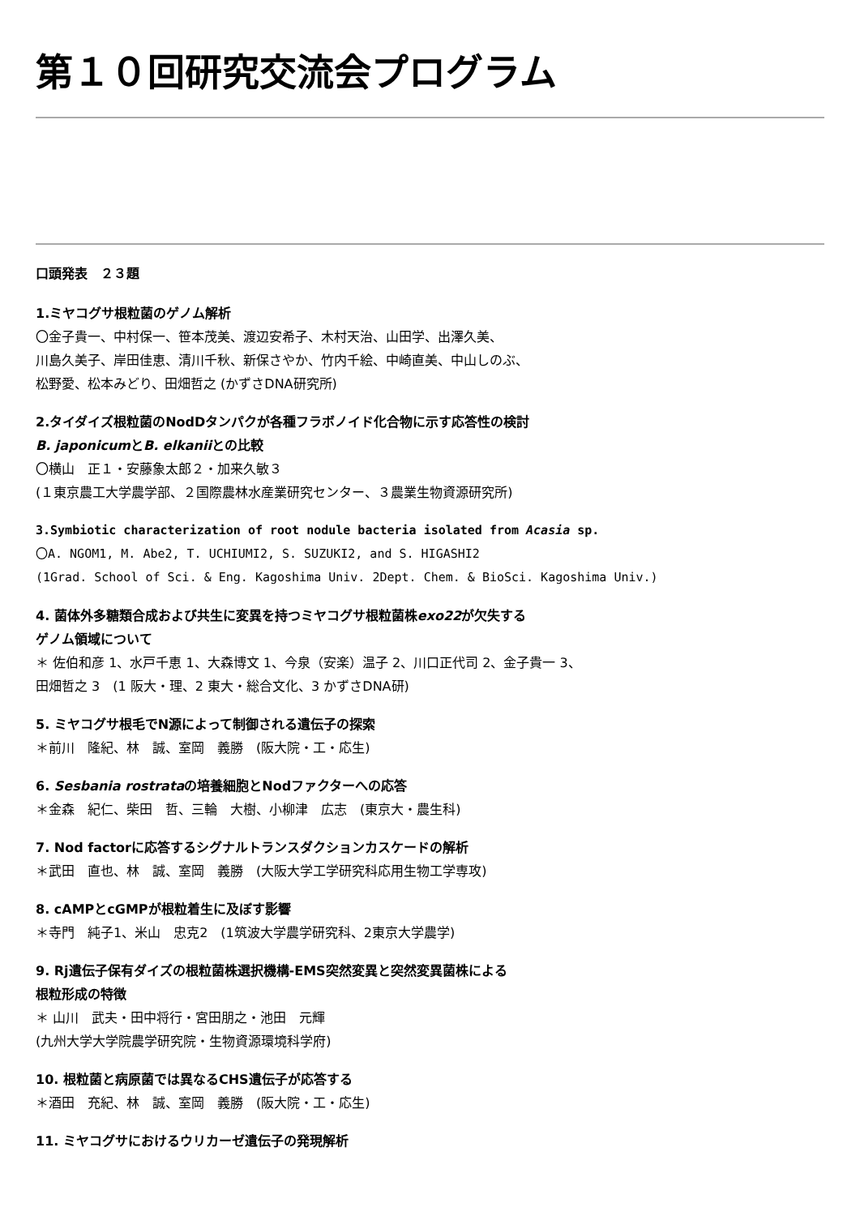第１０回研究交流会プログラム
口頭発表　２３題
1.ミヤコグサ根粒菌のゲノム解析
〇金子貴一、中村保一、笹本茂美、渡辺安希子、木村天治、山田学、出澤久美、
川島久美子、岸田佳恵、清川千秋、新保さやか、竹内千絵、中崎直美、中山しのぶ、
松野愛、松本みどり、田畑哲之 (かずさDNA研究所)
2.タイダイズ根粒菌のNodDタンパクが各種フラボノイド化合物に示す応答性の検討
B. japonicumとB. elkaniiとの比較
〇横山　正１・安藤象太郎２・加来久敏３
(１東京農工大学農学部、２国際農林水産業研究センター、３農業生物資源研究所)
3.Symbiotic characterization of root nodule bacteria isolated from Acasia sp.
〇A. NGOM1, M. Abe2, T. UCHIUMI2, S. SUZUKI2, and S. HIGASHI2
(1Grad. School of Sci. & Eng. Kagoshima Univ. 2Dept. Chem. & BioSci. Kagoshima Univ.)
4. 菌体外多糖類合成および共生に変異を持つミヤコグサ根粒菌株exo22が欠失する
ゲノム領域について
＊ 佐伯和彦 1、水戸千恵 1、大森博文 1、今泉（安楽）温子 2、川口正代司 2、金子貴一 3、
田畑哲之 3　(1 阪大・理、2 東大・総合文化、3 かずさDNA研)
5. ミヤコグサ根毛でN源によって制御される遺伝子の探索
＊前川　隆紀、林　誠、室岡　義勝　(阪大院・工・応生)
6. Sesbania rostrataの培養細胞とNodファクターへの応答
＊金森　紀仁、柴田　哲、三輪　大樹、小柳津　広志　(東京大・農生科)
7. Nod factorに応答するシグナルトランスダクションカスケードの解析
＊武田　直也、林　誠、室岡　義勝　(大阪大学工学研究科応用生物工学専攻)
8. cAMPとcGMPが根粒着生に及ぼす影響
＊寺門　純子1、米山　忠克2　(1筑波大学農学研究科、2東京大学農学)
9. Rj遺伝子保有ダイズの根粒菌株選択機構-EMS突然変異と突然変異菌株による
根粒形成の特徴
＊ 山川　武夫・田中将行・宮田朋之・池田　元輝
(九州大学大学院農学研究院・生物資源環境科学府)
10. 根粒菌と病原菌では異なるCHS遺伝子が応答する
＊酒田　充紀、林　誠、室岡　義勝　(阪大院・工・応生)
11. ミヤコグサにおけるウリカーゼ遺伝子の発現解析